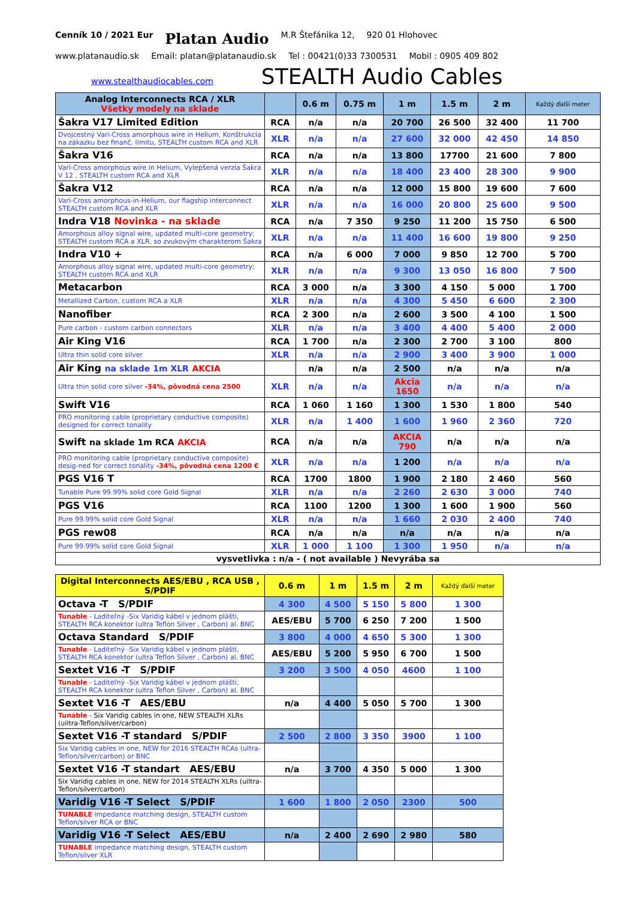Cenník 10 / 2021 Eur Platan Audio M.R Štefánika 12, 920 01 Hlohovec
www.platanaudio.sk Email: platan@platanaudio.sk Tel : 00421(0)33 7300531 Mobil : 0905 409 802
www.stealthaudiocables.com STEALTH Audio Cables
| Analog Interconnects RCA / XLR Všetky modely na sklade | | 0.6 m | 0.75 m | 1 m | 1.5 m | 2 m | Každý ďalší meter |
| --- | --- | --- | --- | --- | --- | --- | --- |
| Šakra V17 Limited Edition | RCA | n/a | n/a | 20 700 | 26 500 | 32 400 | 11 700 |
| Dvojcestný Vari-Cross amorphous wire in Helium, Konštrukcia na zákazku bez finanč. limitu, STEALTH custom RCA and XLR | XLR | n/a | n/a | 27 600 | 32 000 | 42 450 | 14 850 |
| Šakra V16 | RCA | n/a | n/a | 13 800 | 17700 | 21 600 | 7 800 |
| Vari-Cross amorphous wire in Helium, Vylepšená verzia Šakra V 12 , STEALTH custom RCA and XLR | XLR | n/a | n/a | 18 400 | 23 400 | 28 300 | 9 900 |
| Šakra V12 | RCA | n/a | n/a | 12 000 | 15 800 | 19 600 | 7 600 |
| Vari-Cross amorphous-in-Helium, our flagship interconnect STEALTH custom RCA and XLR | XLR | n/a | n/a | 16 000 | 20 800 | 25 600 | 9 500 |
| Indra V18 Novinka - na sklade | RCA | n/a | 7 350 | 9 250 | 11 200 | 15 750 | 6 500 |
| Amorphous alloy signal wire, updated multi-core geometry; STEALTH custom RCA a XLR, so zvukovým charakterom Šakra | XLR | n/a | n/a | 11 400 | 16 600 | 19 800 | 9 250 |
| Indra V10 + | RCA | n/a | 6 000 | 7 000 | 9 850 | 12 700 | 5 700 |
| Amorphous alloy signal wire, updated multi-core geometry; STEALTH custom RCA and XLR | XLR | n/a | n/a | 9 300 | 13 050 | 16 800 | 7 500 |
| Metacarbon | RCA | 3 000 | n/a | 3 300 | 4 150 | 5 000 | 1 700 |
| Metallized Carbon, custom RCA a XLR | XLR | n/a | n/a | 4 300 | 5 450 | 6 600 | 2 300 |
| Nanofiber | RCA | 2 300 | n/a | 2 600 | 3 500 | 4 100 | 1 500 |
| Pure carbon - custom carbon connectors | XLR | n/a | n/a | 3 400 | 4 400 | 5 400 | 2 000 |
| Air King V16 | RCA | 1 700 | n/a | 2 300 | 2 700 | 3 100 | 800 |
| Ultra thin solid core silver | XLR | n/a | n/a | 2 900 | 3 400 | 3 900 | 1 000 |
| Air King na sklade 1m XLR AKCIA | | n/a | n/a | 2 500 | n/a | n/a | n/a |
| Ultra thin solid core silver -34%, pôvodná cena 2500 | XLR | n/a | n/a | Akcia 1650 | n/a | n/a | n/a |
| Swift V16 | RCA | 1 060 | 1 160 | 1 300 | 1 530 | 1 800 | 540 |
| PRO monitoring cable (proprietary conductive composite) designed for correct tonality | XLR | n/a | 1 400 | 1 600 | 1 960 | 2 360 | 720 |
| Swift na sklade 1m RCA AKCIA | RCA | n/a | n/a | AKCIA 790 | n/a | n/a | n/a |
| PRO monitoring cable (proprietary conductive composite) desig-ned for correct tonality -34%, pôvodná cena 1200 € | XLR | n/a | n/a | 1 200 | n/a | n/a | n/a |
| PGS V16 T | RCA | 1700 | 1800 | 1 900 | 2 180 | 2 460 | 560 |
| Tunable Pure 99.99% solid core Gold Signal | XLR | n/a | n/a | 2 260 | 2 630 | 3 000 | 740 |
| PGS V16 | RCA | 1100 | 1200 | 1 300 | 1 600 | 1 900 | 560 |
| Pure 99.99% solid core Gold Signal | XLR | n/a | n/a | 1 660 | 2 030 | 2 400 | 740 |
| PGS rew08 | RCA | n/a | n/a | n/a | n/a | n/a | n/a |
| Pure 99.99% solid core Gold Signal | XLR | 1 000 | 1 100 | 1 300 | 1 950 | n/a | n/a |
| vysvetlivka : n/a - ( not available ) Nevyrába sa | | | | | | | |
| Digital Interconnects AES/EBU , RCA USB , S/PDIF | 0.6 m | 1 m | 1.5 m | 2 m | Každý ďalší meter |
| --- | --- | --- | --- | --- | --- |
| Octava -T S/PDIF | 4 300 | 4 500 | 5 150 | 5 800 | 1 300 |
| Tunable - Laditeľný -Six Varidig kábel v jednom plášti, STEALTH RCA konektor (ultra Teflon Silver , Carbon) al. BNC | AES/EBU | 5 700 | 6 250 | 7 200 | 1 500 |
| Octava Standard S/PDIF | 3 800 | 4 000 | 4 650 | 5 300 | 1 300 |
| Tunable - Laditeľný -Six Varidig kábel v jednom plášti, STEALTH RCA konektor (ultra Teflon Silver , Carbon) al. BNC | AES/EBU | 5 200 | 5 950 | 6 700 | 1 500 |
| Sextet V16 -T S/PDIF | 3 200 | 3 500 | 4 050 | 4600 | 1 100 |
| Tunable - Laditeľný -Six Varidig kábel v jednom plášti, STEALTH RCA konektor (ultra Teflon Silver , Carbon) al. BNC | | | | | |
| Sextet V16 -T AES/EBU | n/a | 4 400 | 5 050 | 5 700 | 1 300 |
| Tunable - Six Varidig cables in one, NEW STEALTH XLRs (uiltra-Teflon/silver/carbon) | | | | | |
| Sextet V16 -T standard S/PDIF | 2 500 | 2 800 | 3 350 | 3900 | 1 100 |
| Six Varidig cables in one, NEW for 2016 STEALTH RCAs (ultra-Teflon/silver/carbon) or BNC | | | | | |
| Sextet V16 -T standart AES/EBU | n/a | 3 700 | 4 350 | 5 000 | 1 300 |
| Six Varidig cables in one, NEW for 2014 STEALTH XLRs (uiltra-Teflon/silver/carbon) | | | | | |
| Varidig V16 -T Select S/PDIF | 1 600 | 1 800 | 2 050 | 2300 | 500 |
| TUNABLE impedance matching design, STEALTH custom Teflon/silver RCA or BNC | | | | | |
| Varidig V16 -T Select AES/EBU | n/a | 2 400 | 2 690 | 2 980 | 580 |
| TUNABLE impedance matching design, STEALTH custom Teflon/silver XLR | | | | | |